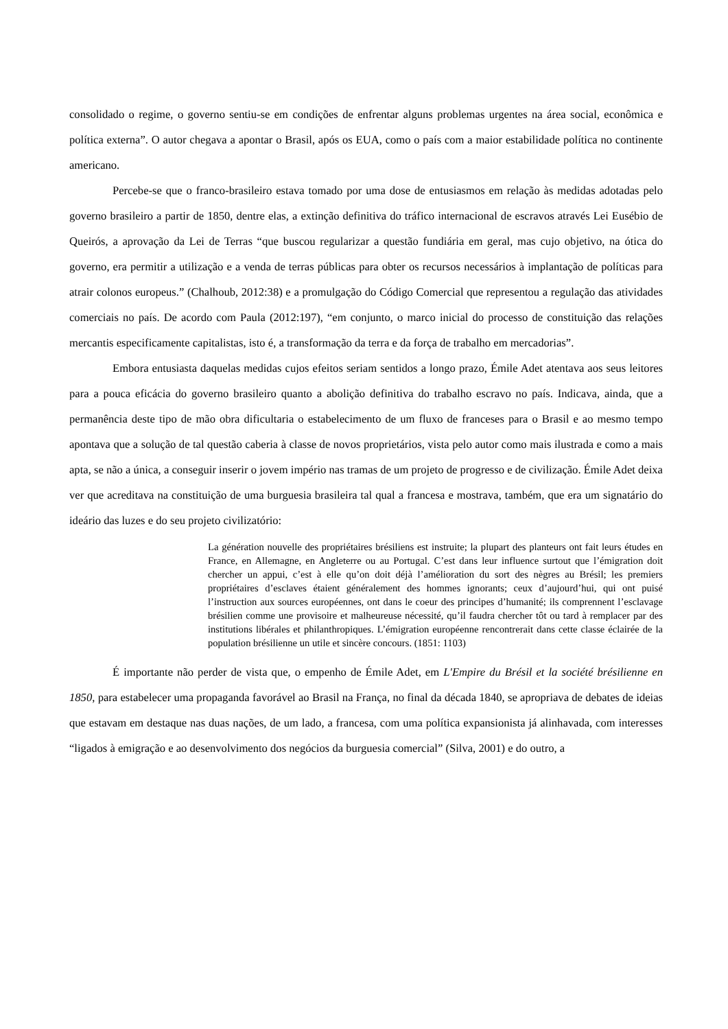consolidado o regime, o governo sentiu-se em condições de enfrentar alguns problemas urgentes na área social, econômica e política externa”. O autor chegava a apontar o Brasil, após os EUA, como o país com a maior estabilidade política no continente americano.
Percebe-se que o franco-brasileiro estava tomado por uma dose de entusiasmos em relação às medidas adotadas pelo governo brasileiro a partir de 1850, dentre elas, a extinção definitiva do tráfico internacional de escravos através Lei Eusébio de Queirós, a aprovação da Lei de Terras “que buscou regularizar a questão fundiária em geral, mas cujo objetivo, na ótica do governo, era permitir a utilização e a venda de terras públicas para obter os recursos necessários à implantação de políticas para atrair colonos europeus.” (Chalhoub, 2012:38) e a promulgação do Código Comercial que representou a regulação das atividades comerciais no país. De acordo com Paula (2012:197), “em conjunto, o marco inicial do processo de constituição das relações mercantis especificamente capitalistas, isto é, a transformação da terra e da força de trabalho em mercadorias”.
Embora entusiasta daquelas medidas cujos efeitos seriam sentidos a longo prazo, Émile Adet atentava aos seus leitores para a pouca eficácia do governo brasileiro quanto a abolição definitiva do trabalho escravo no país. Indicava, ainda, que a permanência deste tipo de mão obra dificultaria o estabelecimento de um fluxo de franceses para o Brasil e ao mesmo tempo apontava que a solução de tal questão caberia à classe de novos proprietários, vista pelo autor como mais ilustrada e como a mais apta, se não a única, a conseguir inserir o jovem império nas tramas de um projeto de progresso e de civilização. Émile Adet deixa ver que acreditava na constituição de uma burguesia brasileira tal qual a francesa e mostrava, também, que era um signatário do ideário das luzes e do seu projeto civilizatório:
La génération nouvelle des propriétaires brésiliens est instruite; la plupart des planteurs ont fait leurs études en France, en Allemagne, en Angleterre ou au Portugal. C’est dans leur influence surtout que l’émigration doit chercher un appui, c’est à elle qu’on doit déjà l’amélioration du sort des nègres au Brésil; les premiers propriétaires d’esclaves étaient généralement des hommes ignorants; ceux d’aujourd’hui, qui ont puisé l’instruction aux sources européennes, ont dans le coeur des principes d’humanité; ils comprennent l’esclavage brésilien comme une provisoire et malheureuse nécessité, qu’il faudra chercher tôt ou tard à remplacer par des institutions libérales et philanthropiques. L’émigration européenne rencontrerait dans cette classe éclairée de la population brésilienne un utile et sincère concours. (1851: 1103)
É importante não perder de vista que, o empenho de Émile Adet, em L'Empire du Brésil et la société brésilienne en 1850, para estabelecer uma propaganda favorável ao Brasil na França, no final da década 1840, se apropriava de debates de ideias que estavam em destaque nas duas nações, de um lado, a francesa, com uma política expansionista já alinhavada, com interesses “ligados à emigração e ao desenvolvimento dos negócios da burguesia comercial” (Silva, 2001) e do outro, a